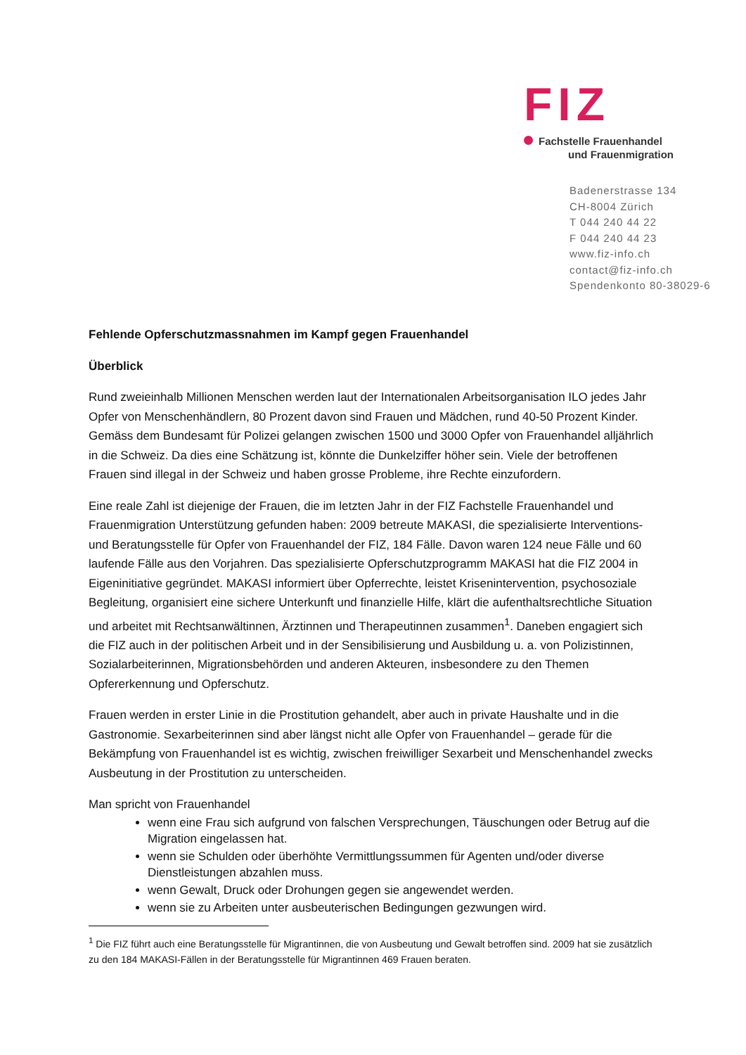FIZ
Fachstelle Frauenhandel
und Frauenmigration
Badenerstrasse 134
CH-8004 Zürich
T 044 240 44 22
F 044 240 44 23
www.fiz-info.ch
contact@fiz-info.ch
Spendenkonto 80-38029-6
Fehlende Opferschutzmassnahmen im Kampf gegen Frauenhandel
Überblick
Rund zweieinhalb Millionen Menschen werden laut der Internationalen Arbeitsorganisation ILO jedes Jahr Opfer von Menschenhändlern, 80 Prozent davon sind Frauen und Mädchen, rund 40-50 Prozent Kinder. Gemäss dem Bundesamt für Polizei gelangen zwischen 1500 und 3000 Opfer von Frauenhandel alljährlich in die Schweiz. Da dies eine Schätzung ist, könnte die Dunkelziffer höher sein. Viele der betroffenen Frauen sind illegal in der Schweiz und haben grosse Probleme, ihre Rechte einzufordern.
Eine reale Zahl ist diejenige der Frauen, die im letzten Jahr in der FIZ Fachstelle Frauenhandel und Frauenmigration Unterstützung gefunden haben: 2009 betreute MAKASI, die spezialisierte Interventions- und Beratungsstelle für Opfer von Frauenhandel der FIZ, 184 Fälle. Davon waren 124 neue Fälle und 60 laufende Fälle aus den Vorjahren. Das spezialisierte Opferschutzprogramm MAKASI hat die FIZ 2004 in Eigeninitiative gegründet. MAKASI informiert über Opferrechte, leistet Krisenintervention, psychosoziale Begleitung, organisiert eine sichere Unterkunft und finanzielle Hilfe, klärt die aufenthaltsrechtliche Situation und arbeitet mit Rechtsanwältinnen, Ärztinnen und Therapeutinnen zusammen<sup>1</sup>. Daneben engagiert sich die FIZ auch in der politischen Arbeit und in der Sensibilisierung und Ausbildung u. a. von Polizistinnen, Sozialarbeiterinnen, Migrationsbehörden und anderen Akteuren, insbesondere zu den Themen Opfererkennung und Opferschutz.
Frauen werden in erster Linie in die Prostitution gehandelt, aber auch in private Haushalte und in die Gastronomie. Sexarbeiterinnen sind aber längst nicht alle Opfer von Frauenhandel – gerade für die Bekämpfung von Frauenhandel ist es wichtig, zwischen freiwilliger Sexarbeit und Menschenhandel zwecks Ausbeutung in der Prostitution zu unterscheiden.
Man spricht von Frauenhandel
wenn eine Frau sich aufgrund von falschen Versprechungen, Täuschungen oder Betrug auf die Migration eingelassen hat.
wenn sie Schulden oder überhöhte Vermittlungssummen für Agenten und/oder diverse Dienstleistungen abzahlen muss.
wenn Gewalt, Druck oder Drohungen gegen sie angewendet werden.
wenn sie zu Arbeiten unter ausbeuterischen Bedingungen gezwungen wird.
<sup>1</sup> Die FIZ führt auch eine Beratungsstelle für Migrantinnen, die von Ausbeutung und Gewalt betroffen sind. 2009 hat sie zusätzlich zu den 184 MAKASI-Fällen in der Beratungsstelle für Migrantinnen 469 Frauen beraten.